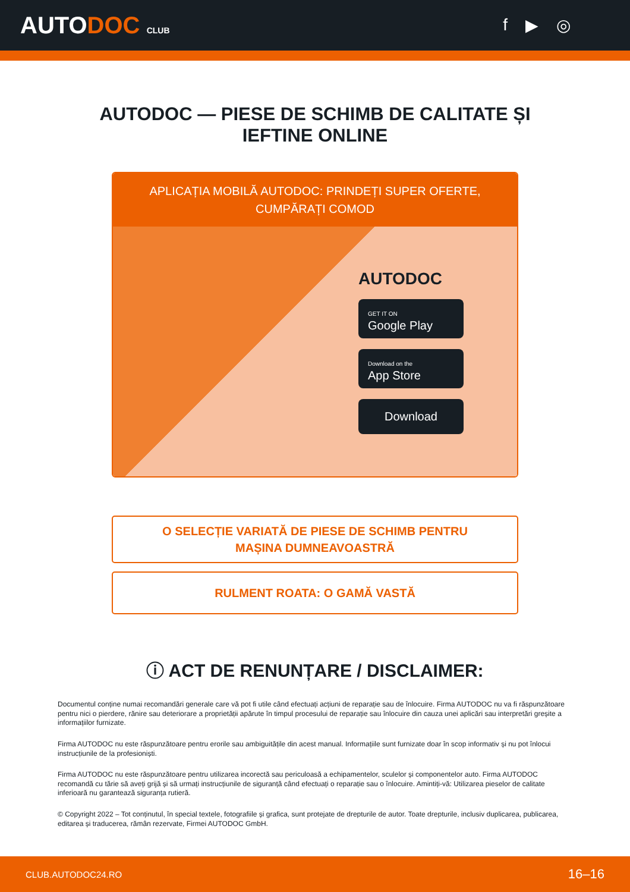AUTODOC CLUB
f ▶ ◎
AUTODOC — PIESE DE SCHIMB DE CALITATE ȘI
IEFTINE ONLINE
APLICAȚIA MOBILĂ AUTODOC: PRINDEȚI SUPER OFERTE,
CUMPĂRAȚI COMOD
AUTODOC
GET IT ON
Google Play
Download on the
App Store
Download
O SELECȚIE VARIATĂ DE PIESE DE SCHIMB PENTRU
MAȘINA DUMNEAVOASTRĂ
RULMENT ROATA: O GAMĂ VASTĂ
ⓘ ACT DE RENUNȚARE / DISCLAIMER:
Documentul conține numai recomandări generale care vă pot fi utile când efectuați acțiuni de reparație sau de înlocuire. Firma AUTODOC nu va fi răspunzătoare pentru nici o pierdere, rănire sau deteriorare a proprietății apărute în timpul procesului de reparație sau înlocuire din cauza unei aplicări sau interpretări greșite a informațiilor furnizate.
Firma AUTODOC nu este răspunzătoare pentru erorile sau ambiguitățile din acest manual. Informațiile sunt furnizate doar în scop informativ și nu pot înlocui instrucțiunile de la profesioniști.
Firma AUTODOC nu este răspunzătoare pentru utilizarea incorectă sau periculoasă a echipamentelor, sculelor și componentelor auto. Firma AUTODOC recomandă cu tărie să aveți grijă și să urmați instrucțiunile de siguranță când efectuați o reparație sau o înlocuire. Amintiți-vă: Utilizarea pieselor de calitate inferioară nu garantează siguranța rutieră.
© Copyright 2022 – Tot conținutul, în special textele, fotografiile și grafica, sunt protejate de drepturile de autor. Toate drepturile, inclusiv duplicarea, publicarea, editarea și traducerea, rămân rezervate, Firmei AUTODOC GmbH.
CLUB.AUTODOC24.RO 16–16